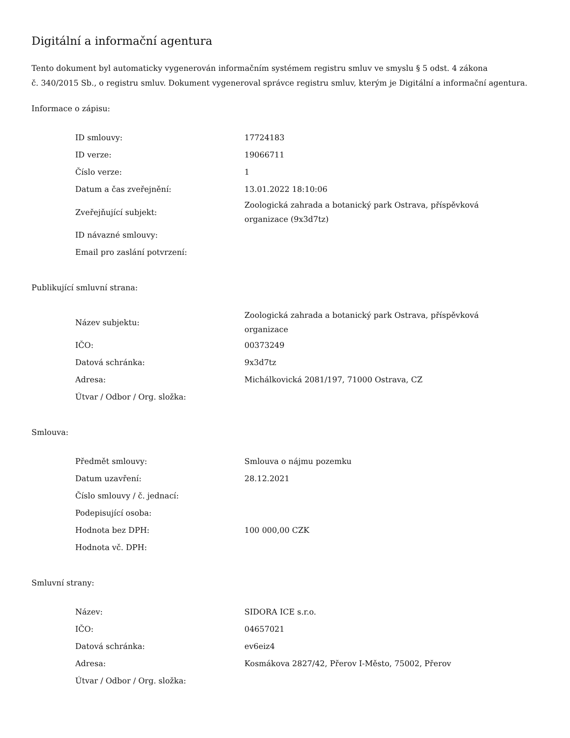Digitální a informační agentura
Tento dokument byl automaticky vygenerován informačním systémem registru smluv ve smyslu § 5 odst. 4 zákona
č. 340/2015 Sb., o registru smluv. Dokument vygeneroval správce registru smluv, kterým je Digitální a informační agentura.
Informace o zápisu:
| ID smlouvy: | 17724183 |
| ID verze: | 19066711 |
| Číslo verze: | 1 |
| Datum a čas zveřejnění: | 13.01.2022 18:10:06 |
| Zveřejňující subjekt: | Zoologická zahrada a botanický park Ostrava, příspěvková organizace (9x3d7tz) |
| ID návazné smlouvy: | |
| Email pro zaslání potvrzení: | |
Publikující smluvní strana:
| Název subjektu: | Zoologická zahrada a botanický park Ostrava, příspěvková organizace |
| IČO: | 00373249 |
| Datová schránka: | 9x3d7tz |
| Adresa: | Michálkovická 2081/197, 71000 Ostrava, CZ |
| Útvar / Odbor / Org. složka: | |
Smlouva:
| Předmět smlouvy: | Smlouva o nájmu pozemku |
| Datum uzavření: | 28.12.2021 |
| Číslo smlouvy / č. jednací: | |
| Podepisující osoba: | |
| Hodnota bez DPH: | 100 000,00 CZK |
| Hodnota vč. DPH: | |
Smluvní strany:
| Název: | SIDORA ICE s.r.o. |
| IČO: | 04657021 |
| Datová schránka: | ev6eiz4 |
| Adresa: | Kosmákova 2827/42, Přerov I-Město, 75002, Přerov |
| Útvar / Odbor / Org. složka: | |